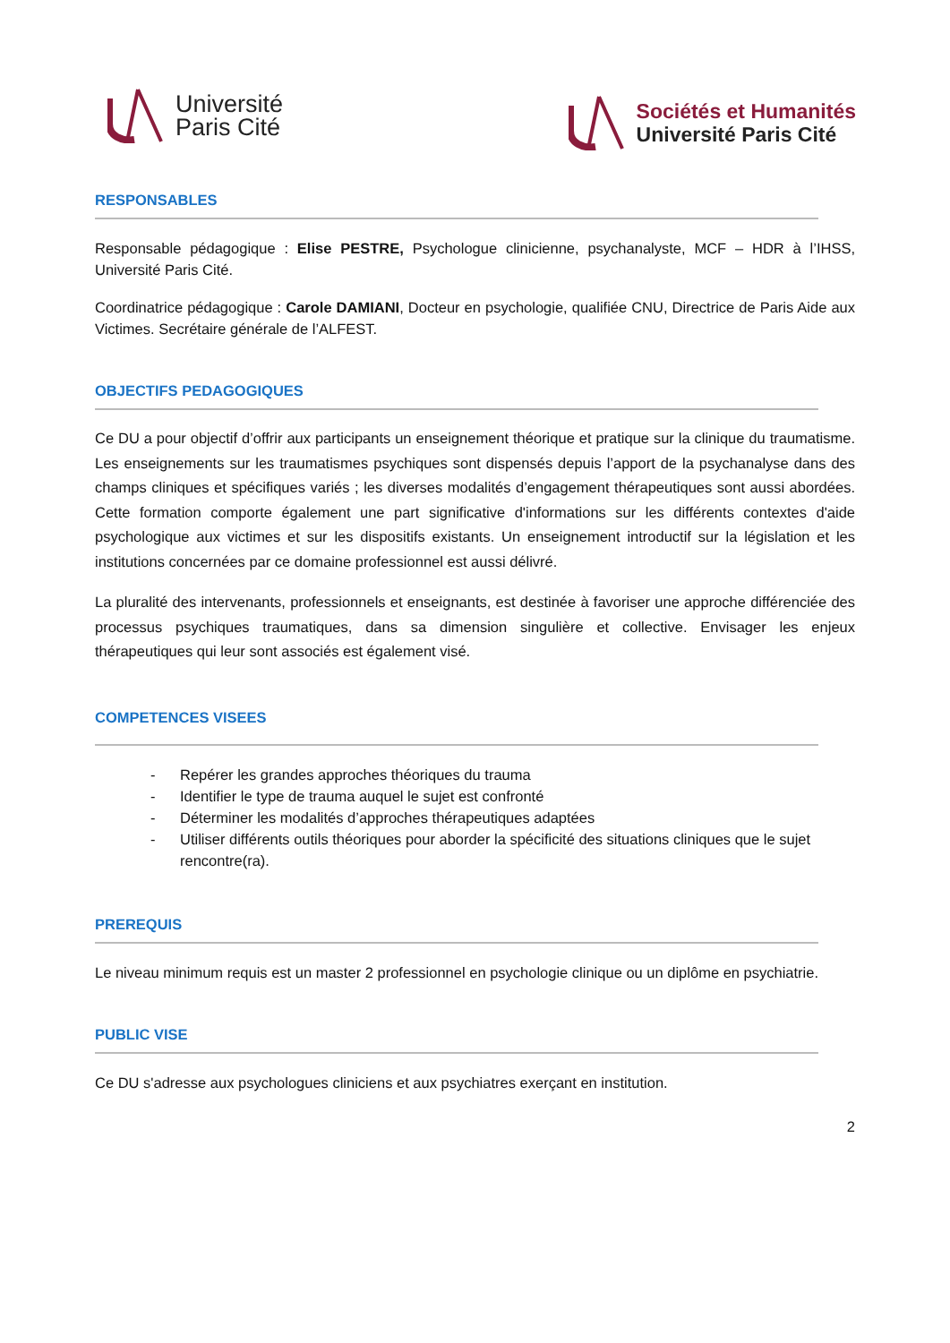Université
Paris Cité
Sociétés et Humanités
Université Paris Cité
RESPONSABLES
Responsable pédagogique : Elise PESTRE, Psychologue clinicienne, psychanalyste, MCF – HDR à l’IHSS, Université Paris Cité.
Coordinatrice pédagogique : Carole DAMIANI, Docteur en psychologie, qualifiée CNU, Directrice de Paris Aide aux Victimes. Secrétaire générale de l’ALFEST.
OBJECTIFS PEDAGOGIQUES
Ce DU a pour objectif d’offrir aux participants un enseignement théorique et pratique sur la clinique du traumatisme. Les enseignements sur les traumatismes psychiques sont dispensés depuis l’apport de la psychanalyse dans des champs cliniques et spécifiques variés ; les diverses modalités d’engagement thérapeutiques sont aussi abordées. Cette formation comporte également une part significative d'informations sur les différents contextes d'aide psychologique aux victimes et sur les dispositifs existants. Un enseignement introductif sur la législation et les institutions concernées par ce domaine professionnel est aussi délivré.
La pluralité des intervenants, professionnels et enseignants, est destinée à favoriser une approche différenciée des processus psychiques traumatiques, dans sa dimension singulière et collective. Envisager les enjeux thérapeutiques qui leur sont associés est également visé.
COMPETENCES VISEES
- Repérer les grandes approches théoriques du trauma
- Identifier le type de trauma auquel le sujet est confronté
- Déterminer les modalités d’approches thérapeutiques adaptées
- Utiliser différents outils théoriques pour aborder la spécificité des situations cliniques que le sujet rencontre(ra).
PREREQUIS
Le niveau minimum requis est un master 2 professionnel en psychologie clinique ou un diplôme en psychiatrie.
PUBLIC VISE
Ce DU s'adresse aux psychologues cliniciens et aux psychiatres exerçant en institution.
2